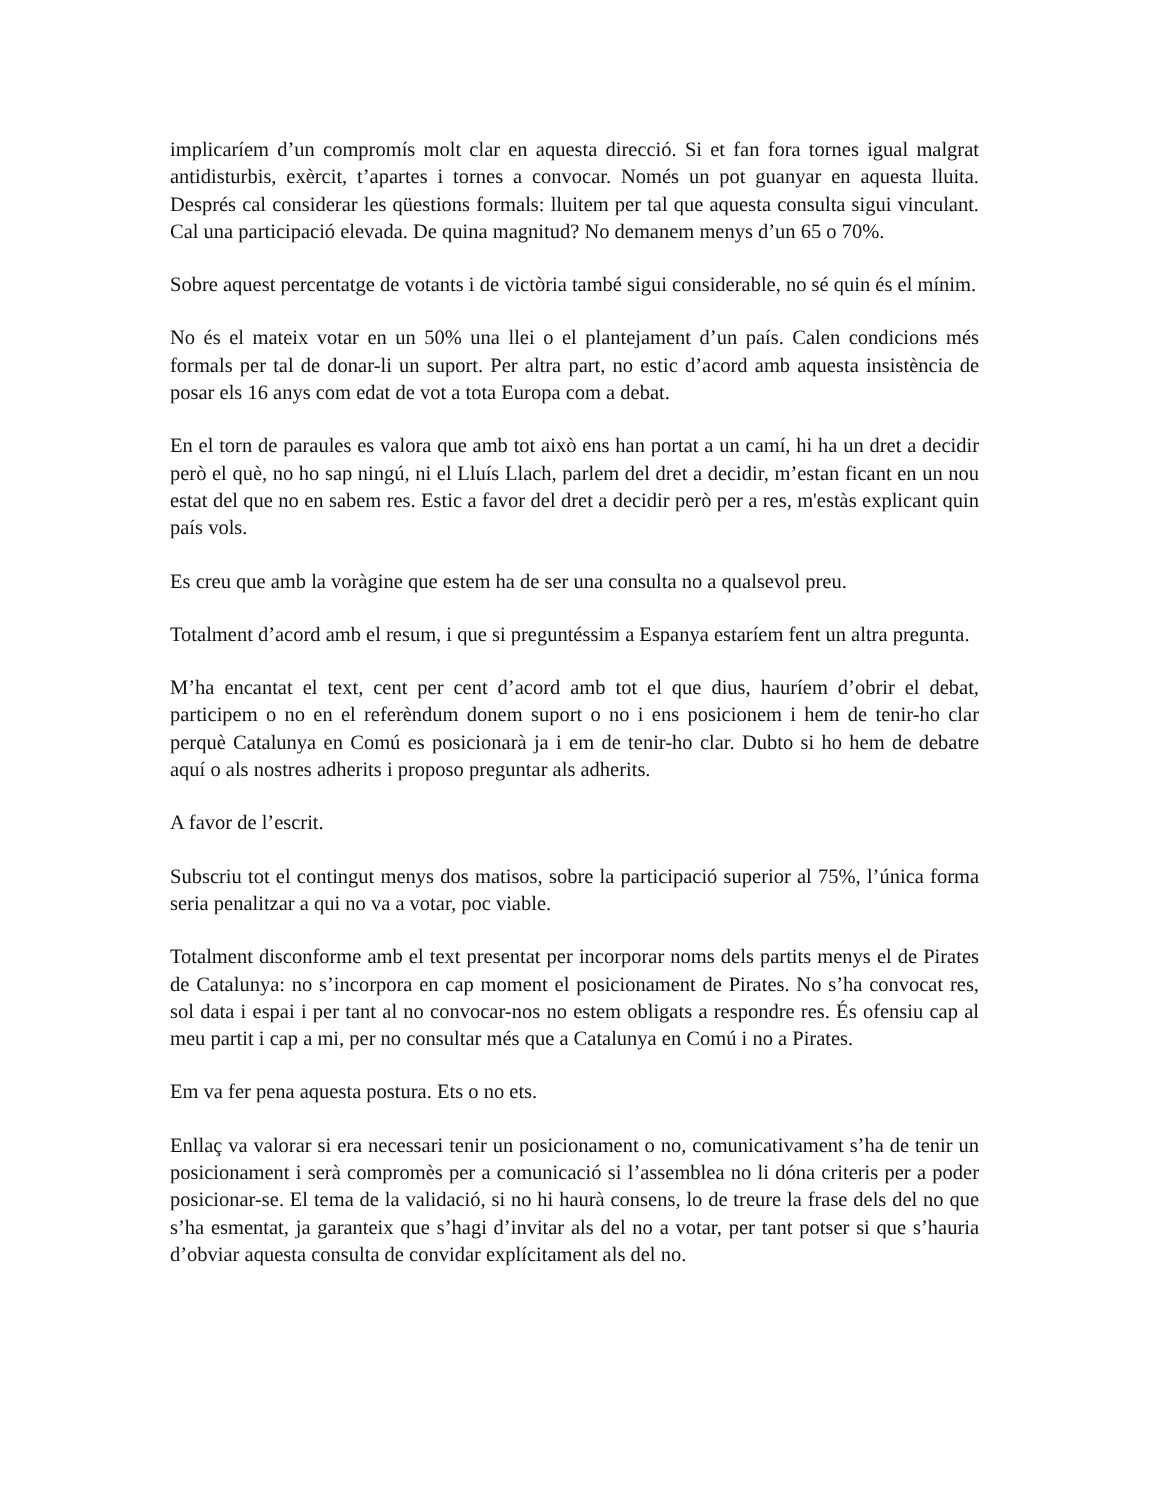implicaríem d’un compromís molt clar en aquesta direcció. Si et fan fora tornes igual malgrat antidisturbis, exèrcit, t’apartes i tornes a convocar. Només un pot guanyar en aquesta lluita. Després cal considerar les qüestions formals: lluitem per tal que aquesta consulta sigui vinculant. Cal una participació elevada. De quina magnitud? No demanem menys d’un 65 o 70%.
Sobre aquest percentatge de votants i de victòria també sigui considerable, no sé quin és el mínim.
No és el mateix votar en un 50% una llei o el plantejament d’un país. Calen condicions més formals per tal de donar-li un suport. Per altra part, no estic d’acord amb aquesta insistència de posar els 16 anys com edat de vot a tota Europa com a debat.
En el torn de paraules es valora que amb tot això ens han portat a un camí, hi ha un dret a decidir però el què, no ho sap ningú, ni el Lluís Llach, parlem del dret a decidir, m’estan ficant en un nou estat del que no en sabem res. Estic a favor del dret a decidir però per a res, m'estàs explicant quin país vols.
Es creu que amb la voràgine que estem ha de ser una consulta no a qualsevol preu.
Totalment d’acord amb el resum, i que si preguntéssim a Espanya estaríem fent un altra pregunta.
M’ha encantat el text, cent per cent d’acord amb tot el que dius, hauríem d’obrir el debat, participem o no en el referèndum donem suport o no i ens posicionem i hem de tenir-ho clar perquè Catalunya en Comú es posicionarà ja i em de tenir-ho clar. Dubto si ho hem de debatre aquí o als nostres adherits i proposo preguntar als adherits.
A favor de l’escrit.
Subscriu tot el contingut menys dos matisos, sobre la participació superior al 75%, l’única forma seria penalitzar a qui no va a votar, poc viable.
Totalment disconforme amb el text presentat per incorporar noms dels partits menys el de Pirates de Catalunya: no s’incorpora en cap moment el posicionament de Pirates. No s’ha convocat res, sol data i espai i per tant al no convocar-nos no estem obligats a respondre res. És ofensiu cap al meu partit i cap a mi, per no consultar més que a Catalunya en Comú i no a Pirates.
Em va fer pena aquesta postura. Ets o no ets.
Enllaç va valorar si era necessari tenir un posicionament o no, comunicativament s’ha de tenir un posicionament i serà compromès per a comunicació si l’assemblea no li dóna criteris per a poder posicionar-se. El tema de la validació, si no hi haurà consens, lo de treure la frase dels del no que s’ha esmentat, ja garanteix que s’hagi d’invitar als del no a votar, per tant potser si que s’hauria d’obviar aquesta consulta de convidar explícitament als del no.